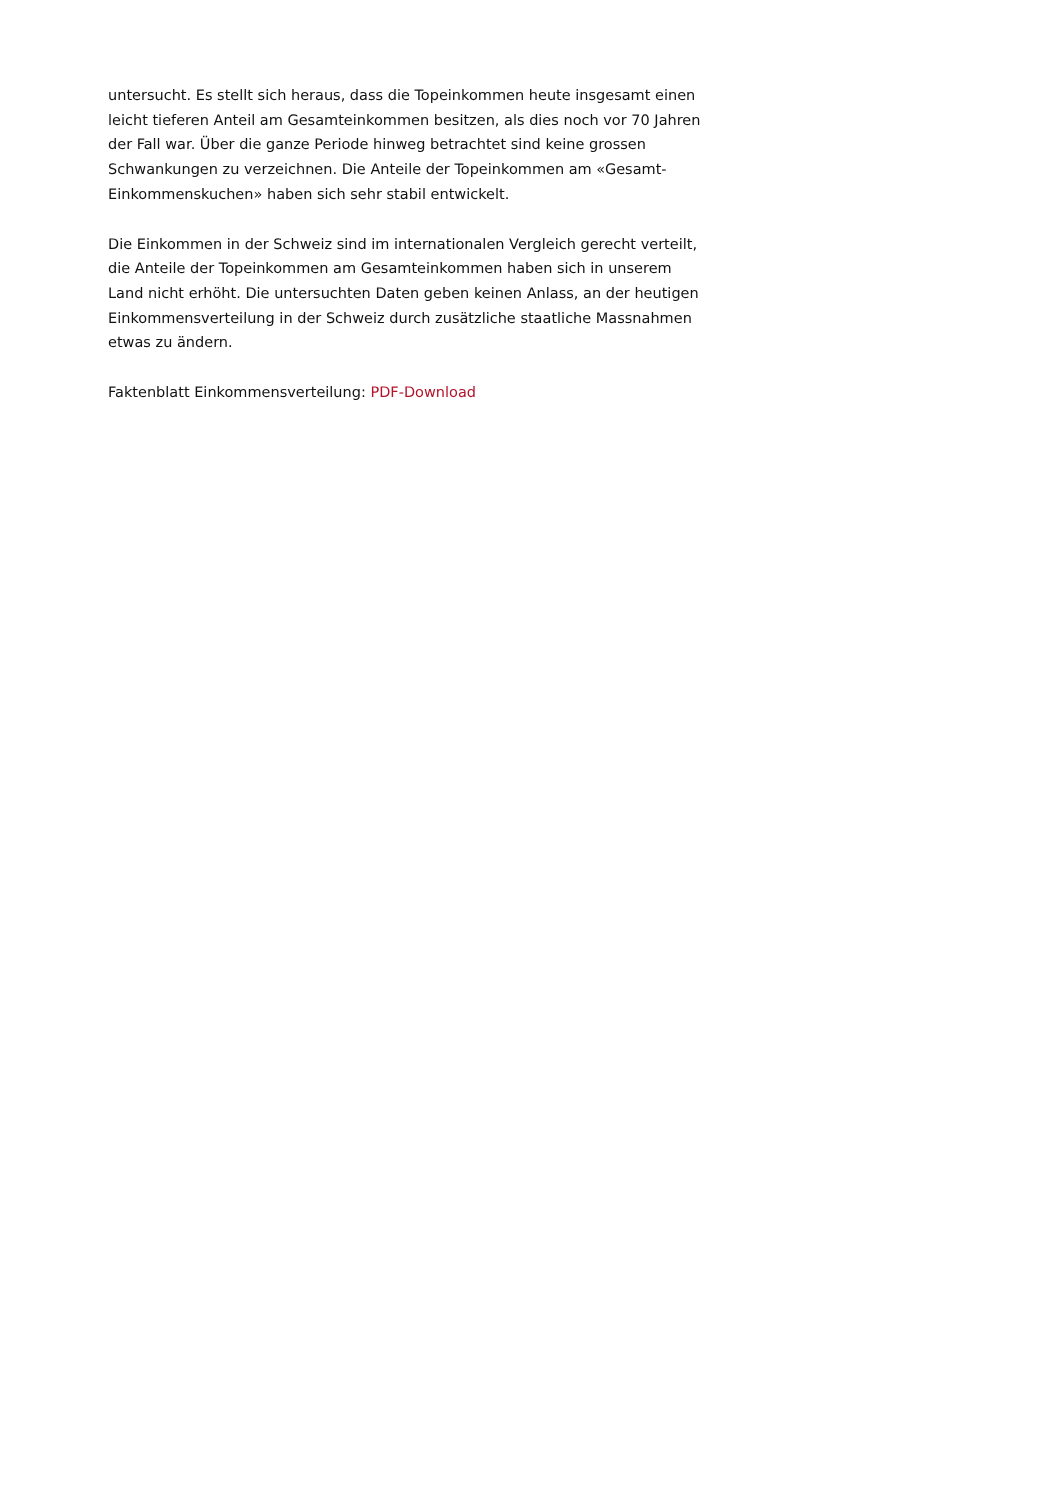untersucht. Es stellt sich heraus, dass die Topeinkommen heute insgesamt einen leicht tieferen Anteil am Gesamteinkommen besitzen, als dies noch vor 70 Jahren der Fall war. Über die ganze Periode hinweg betrachtet sind keine grossen Schwankungen zu verzeichnen. Die Anteile der Topeinkommen am «Gesamt-Einkommenskuchen» haben sich sehr stabil entwickelt.
Die Einkommen in der Schweiz sind im internationalen Vergleich gerecht verteilt, die Anteile der Topeinkommen am Gesamteinkommen haben sich in unserem Land nicht erhöht. Die untersuchten Daten geben keinen Anlass, an der heutigen Einkommensverteilung in der Schweiz durch zusätzliche staatliche Massnahmen etwas zu ändern.
Faktenblatt Einkommensverteilung: PDF-Download